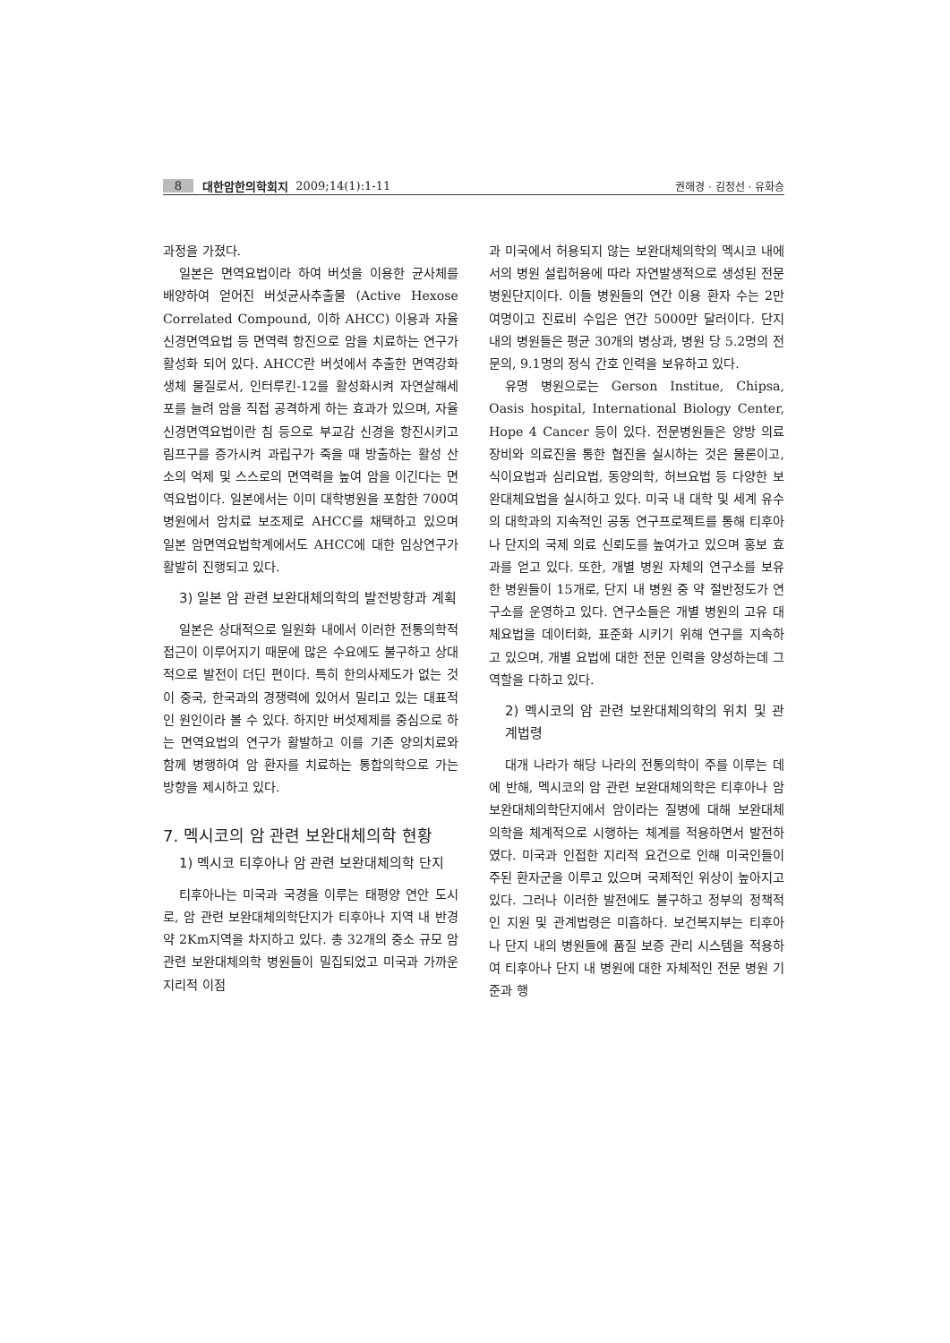8 대한암한의학회지 2009;14(1):1-11 권해경 · 김정선 · 유화승
과정을 가졌다.
일본은 면역요법이라 하여 버섯을 이용한 균사체를 배양하여 얻어진 버섯균사추출물 (Active Hexose Correlated Compound, 이하 AHCC) 이용과 자율신경면역요법 등 면역력 항진으로 암을 치료하는 연구가 활성화 되어 있다. AHCC란 버섯에서 추출한 면역강화 생체 물질로서, 인터루킨-12를 활성화시켜 자연살해세포를 늘려 암을 직접 공격하게 하는 효과가 있으며, 자율신경면역요법이란 침 등으로 부교감 신경을 항진시키고 림프구를 증가시켜 과립구가 죽을 때 방출하는 활성 산소의 억제 및 스스로의 면역력을 높여 암을 이긴다는 면역요법이다. 일본에서는 이미 대학병원을 포함한 700여 병원에서 암치료 보조제로 AHCC를 채택하고 있으며 일본 암면역요법학계에서도 AHCC에 대한 임상연구가 활발히 진행되고 있다.
3) 일본 암 관련 보완대체의학의 발전방향과 계획
일본은 상대적으로 일원화 내에서 이러한 전통의학적 접근이 이루어지기 때문에 많은 수요에도 불구하고 상대적으로 발전이 더딘 편이다. 특히 한의사제도가 없는 것이 중국, 한국과의 경쟁력에 있어서 밀리고 있는 대표적인 원인이라 볼 수 있다. 하지만 버섯제제를 중심으로 하는 면역요법의 연구가 활발하고 이를 기존 양의치료와 함께 병행하여 암 환자를 치료하는 통합의학으로 가는 방향을 제시하고 있다.
7. 멕시코의 암 관련 보완대체의학 현황
1) 멕시코 티후아나 암 관련 보완대체의학 단지
티후아나는 미국과 국경을 이루는 태평양 연안 도시로, 암 관련 보완대체의학단지가 티후아나 지역 내 반경 약 2Km지역을 차지하고 있다. 총 32개의 중소 규모 암 관련 보완대체의학 병원들이 밀집되었고 미국과 가까운 지리적 이점
과 미국에서 허용되지 않는 보완대체의학의 멕시코 내에서의 병원 설립허용에 따라 자연발생적으로 생성된 전문병원단지이다. 이들 병원들의 연간 이용 환자 수는 2만 여명이고 진료비 수입은 연간 5000만 달러이다. 단지 내의 병원들은 평균 30개의 병상과, 병원 당 5.2명의 전문의, 9.1명의 정식 간호 인력을 보유하고 있다.
유명 병원으로는 Gerson Institue, Chipsa, Oasis hospital, International Biology Center, Hope 4 Cancer 등이 있다. 전문병원들은 양방 의료장비와 의료진을 통한 협진을 실시하는 것은 물론이고, 식이요법과 심리요법, 동양의학, 허브요법 등 다양한 보완대체요법을 실시하고 있다. 미국 내 대학 및 세계 유수의 대학과의 지속적인 공동 연구프로젝트를 통해 티후아나 단지의 국제 의료 신뢰도를 높여가고 있으며 홍보 효과를 얻고 있다. 또한, 개별 병원 자체의 연구소를 보유한 병원들이 15개로, 단지 내 병원 중 약 절반정도가 연구소를 운영하고 있다. 연구소들은 개별 병원의 고유 대체요법을 데이터화, 표준화 시키기 위해 연구를 지속하고 있으며, 개별 요법에 대한 전문 인력을 양성하는데 그 역할을 다하고 있다.
2) 멕시코의 암 관련 보완대체의학의 위치 및 관계법령
대개 나라가 해당 나라의 전통의학이 주를 이루는 데에 반해, 멕시코의 암 관련 보완대체의학은 티후아나 암 보완대체의학단지에서 암이라는 질병에 대해 보완대체의학을 체계적으로 시행하는 체계를 적용하면서 발전하였다. 미국과 인접한 지리적 요건으로 인해 미국인들이 주된 환자군을 이루고 있으며 국제적인 위상이 높아지고 있다. 그러나 이러한 발전에도 불구하고 정부의 정책적인 지원 및 관계법령은 미흡하다. 보건복지부는 티후아나 단지 내의 병원들에 품질 보증 관리 시스템을 적용하여 티후아나 단지 내 병원에 대한 자체적인 전문 병원 기준과 행